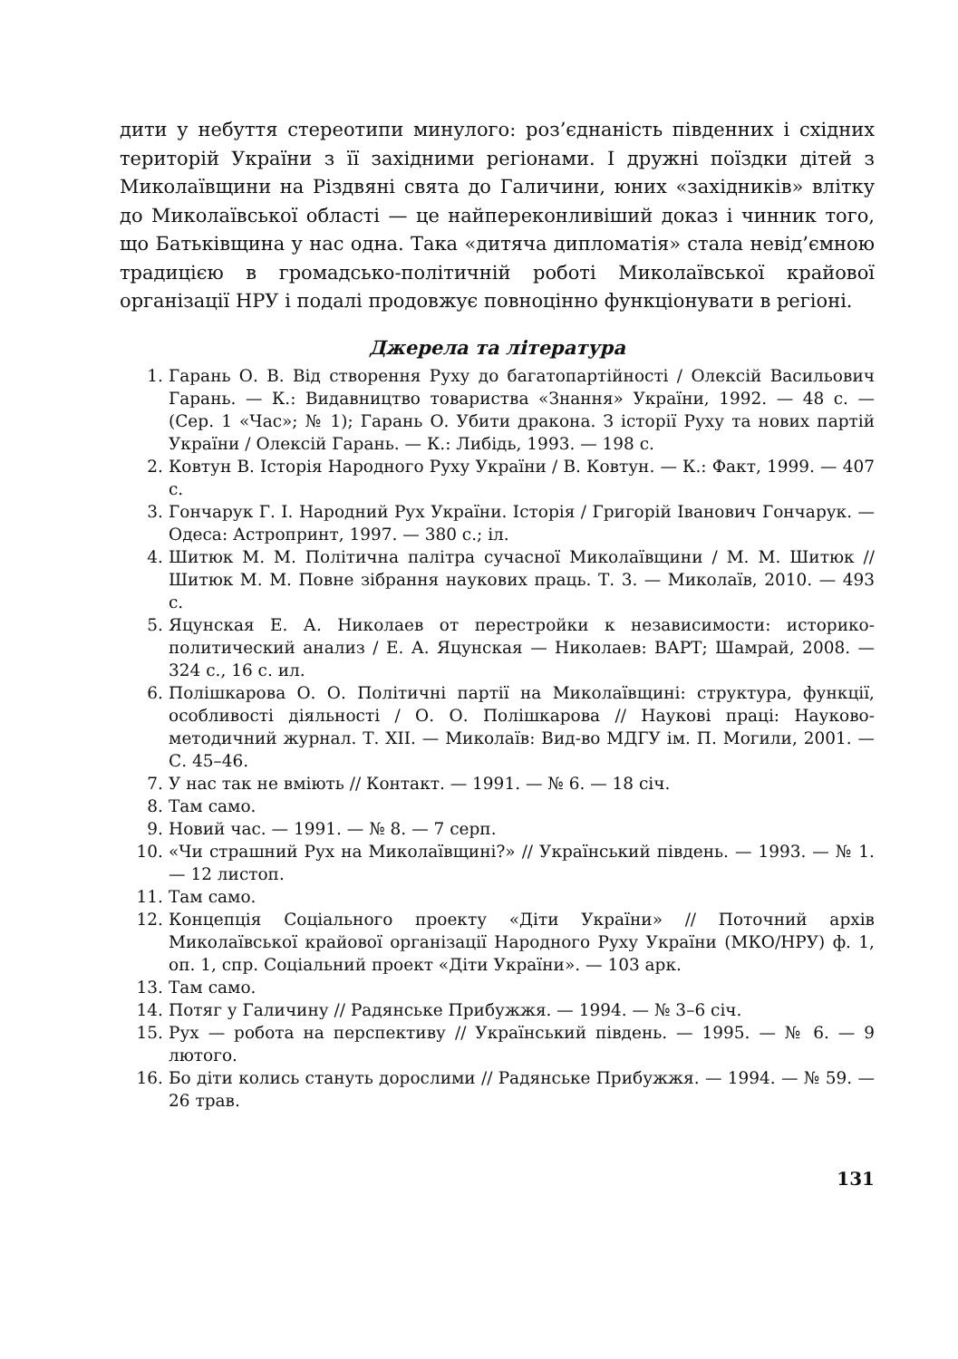дити у небуття стереотипи минулого: роз’єднаність південних і східних територій України з її західними регіонами. І дружні поїздки дітей з Миколаївщини на Різдвяні свята до Галичини, юних «західників» влітку до Миколаївської області — це найпереконливіший доказ і чинник того, що Батьківщина у нас одна. Така «дитяча дипломатія» стала невід’ємною традицією в громадсько-політичній роботі Миколаївської крайової організації НРУ і подалі продовжує повноцінно функціонувати в регіоні.
Джерела та література
1. Гарань О. В. Від створення Руху до багатопартійності / Олексій Васильович Гарань. — К.: Видавництво товариства «Знання» України, 1992. — 48 с. — (Сер. 1 «Час»; № 1); Гарань О. Убити дракона. З історії Руху та нових партій України / Олексій Гарань. — К.: Либідь, 1993. — 198 с.
2. Ковтун В. Історія Народного Руху України / В. Ковтун. — К.: Факт, 1999. — 407 с.
3. Гончарук Г. І. Народний Рух України. Історія / Григорій Іванович Гончарук. — Одеса: Астропринт, 1997. — 380 с.; іл.
4. Шитюк М. М. Політична палітра сучасної Миколаївщини / М. М. Шитюк // Шитюк М. М. Повне зібрання наукових праць. Т. 3. — Миколаїв, 2010. — 493 с.
5. Яцунская Е. А. Николаев от перестройки к независимости: историко-политический анализ / Е. А. Яцунская — Николаев: ВАРТ; Шамрай, 2008. — 324 с., 16 с. ил.
6. Полішкарова О. О. Політичні партії на Миколаївщині: структура, функції, особливості діяльності / О. О. Полішкарова // Наукові праці: Науково-методичний журнал. Т. XII. — Миколаїв: Вид-во МДГУ ім. П. Могили, 2001. — С. 45–46.
7. У нас так не вміють // Контакт. — 1991. — № 6. — 18 січ.
8. Там само.
9. Новий час. — 1991. — № 8. — 7 серп.
10. «Чи страшний Рух на Миколаївщині?» // Український південь. — 1993. — № 1. — 12 листоп.
11. Там само.
12. Концепція Соціального проекту «Діти України» // Поточний архів Миколаївської крайової організації Народного Руху України (МКО/НРУ) ф. 1, оп. 1, спр. Соціальний проект «Діти України». — 103 арк.
13. Там само.
14. Потяг у Галичину // Радянське Прибужжя. — 1994. — № 3–6 січ.
15. Рух — робота на перспективу // Український південь. — 1995. — № 6. — 9 лютого.
16. Бо діти колись стануть дорослими // Радянське Прибужжя. — 1994. — № 59. — 26 трав.
131